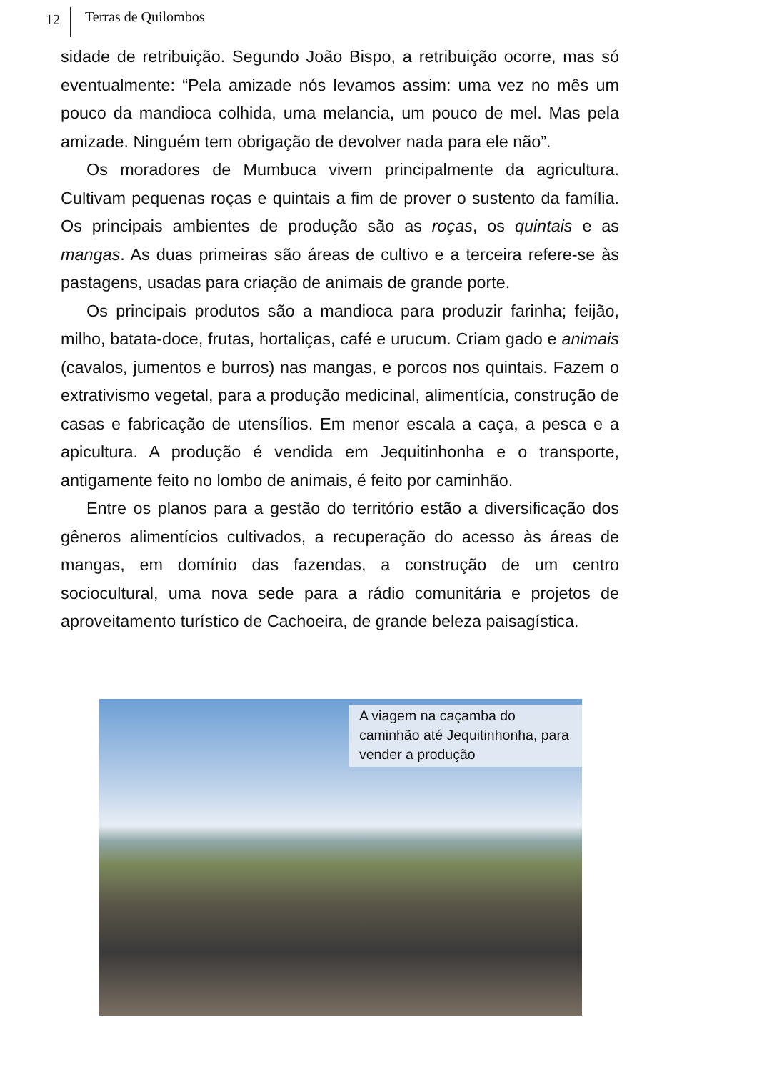12
Terras de Quilombos
sidade de retribuição. Segundo João Bispo, a retribuição ocorre, mas só eventualmente: “Pela amizade nós levamos assim: uma vez no mês um pouco da mandioca colhida, uma melancia, um pouco de mel. Mas pela amizade. Ninguém tem obrigação de devolver nada para ele não”.
Os moradores de Mumbuca vivem principalmente da agricultura. Cultivam pequenas roças e quintais a fim de prover o sustento da família. Os principais ambientes de produção são as roças, os quintais e as mangas. As duas primeiras são áreas de cultivo e a terceira refere-se às pastagens, usadas para criação de animais de grande porte.
Os principais produtos são a mandioca para produzir farinha; feijão, milho, batata-doce, frutas, hortaliças, café e urucum. Criam gado e animais (cavalos, jumentos e burros) nas mangas, e porcos nos quintais. Fazem o extrativismo vegetal, para a produção medicinal, alimentícia, construção de casas e fabricação de utensílios. Em menor escala a caça, a pesca e a apicultura. A produção é vendida em Jequitinhonha e o transporte, antigamente feito no lombo de animais, é feito por caminhão.
Entre os planos para a gestão do território estão a diversificação dos gêneros alimentícios cultivados, a recuperação do acesso às áreas de mangas, em domínio das fazendas, a construção de um centro sociocultural, uma nova sede para a rádio comunitária e projetos de aproveitamento turístico de Cachoeira, de grande beleza paisagística.
A viagem na caçamba do caminhão até Jequitinhonha, para vender a produção